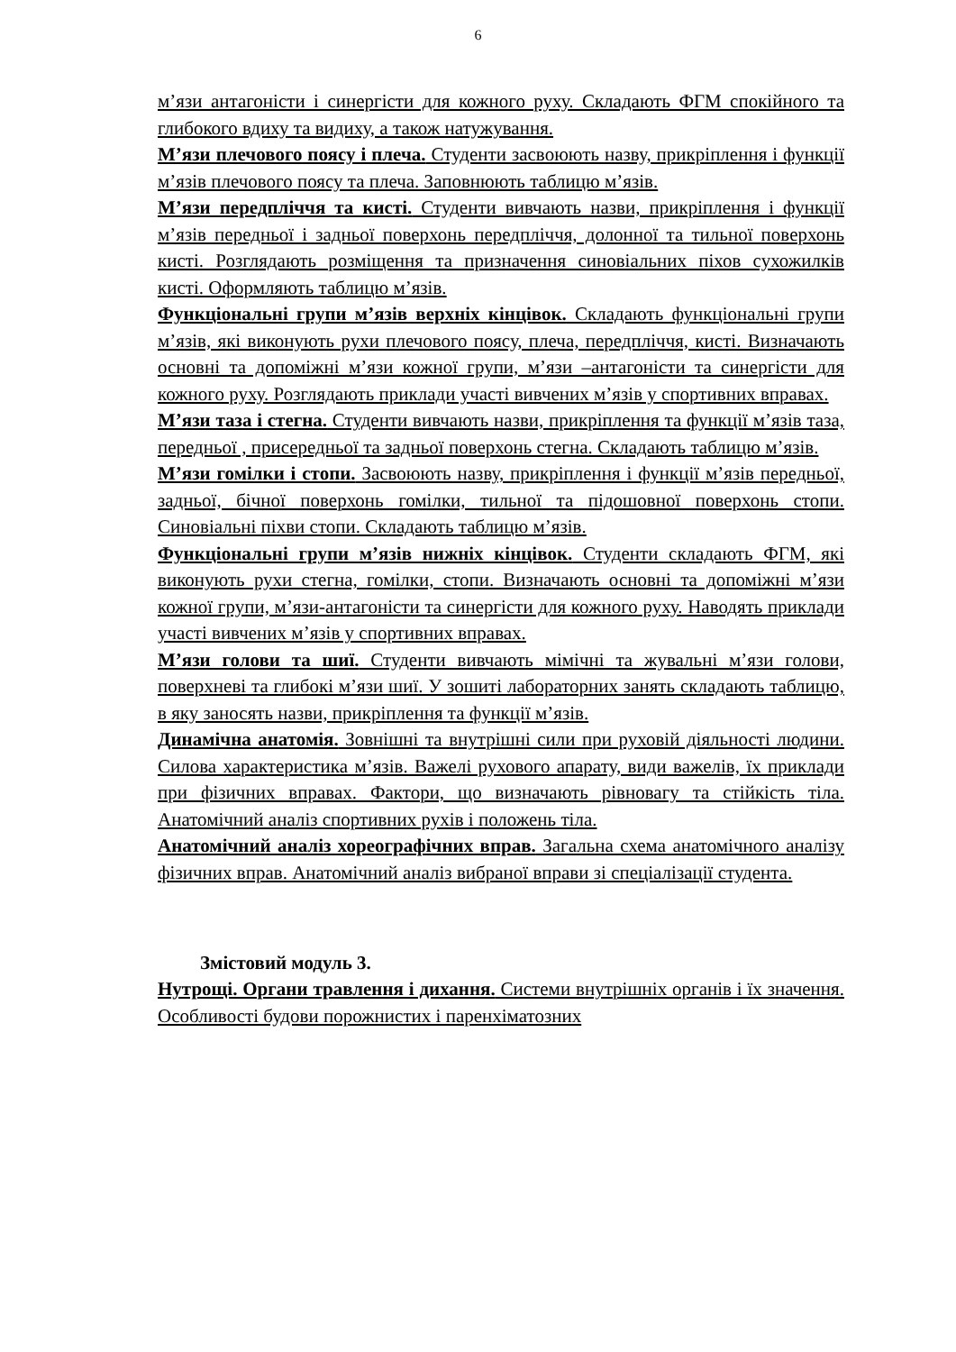6
м’язи антагоністи і синергісти для кожного руху. Складають ФГМ спокійного та глибокого вдиху та видиху, а також натужування.
М’язи плечового поясу і плеча. Студенти засвоюють назву, прикріплення і функції м’язів плечового поясу та плеча. Заповнюють таблицю м’язів.
М’язи передпліччя та кисті. Студенти вивчають назви, прикріплення і функції м’язів передньої і задньої поверхонь передпліччя, долонної та тильної поверхонь кисті. Розглядають розміщення та призначення синовіальних піхов сухожилків кисті. Оформляють таблицю м’язів.
Функціональні групи м’язів верхніх кінцівок. Складають функціональні групи м’язів, які виконують рухи плечового поясу, плеча, передпліччя, кисті. Визначають основні та допоміжні м’язи кожної групи, м’язи –антагоністи та синергісти для кожного руху. Розглядають приклади участі вивчених м’язів у спортивних вправах.
М’язи таза і стегна. Студенти вивчають назви, прикріплення та функції м’язів таза, передньої , присередньої та задньої поверхонь стегна. Складають таблицю м’язів.
М’язи гомілки і стопи. Засвоюють назву, прикріплення і функції м’язів передньої, задньої, бічної поверхонь гомілки, тильної та підошовної поверхонь стопи. Синовіальні піхви стопи. Складають таблицю м’язів.
Функціональні групи м’язів нижніх кінцівок. Студенти складають ФГМ, які виконують рухи стегна, гомілки, стопи. Визначають основні та допоміжні м’язи кожної групи, м’язи-антагоністи та синергісти для кожного руху. Наводять приклади участі вивчених м’язів у спортивних вправах.
М’язи голови та шиї. Студенти вивчають мімічні та жувальні м’язи голови, поверхневі та глибокі м’язи шиї. У зошиті лабораторних занять складають таблицю, в яку заносять назви, прикріплення та функції м’язів.
Динамічна анатомія. Зовнішні та внутрішні сили при руховій діяльності людини. Силова характеристика м’язів. Важелі рухового апарату, види важелів, їх приклади при фізичних вправах. Фактори, що визначають рівновагу та стійкість тіла. Анатомічний аналіз спортивних рухів і положень тіла.
Анатомічний аналіз хореографічних вправ. Загальна схема анатомічного аналізу фізичних вправ. Анатомічний аналіз вибраної вправи зі спеціалізації студента.
Змістовий модуль 3.
Нутрощі. Органи травлення і дихання. Системи внутрішніх органів і їх значення. Особливості будови порожнистих і паренхіматозних